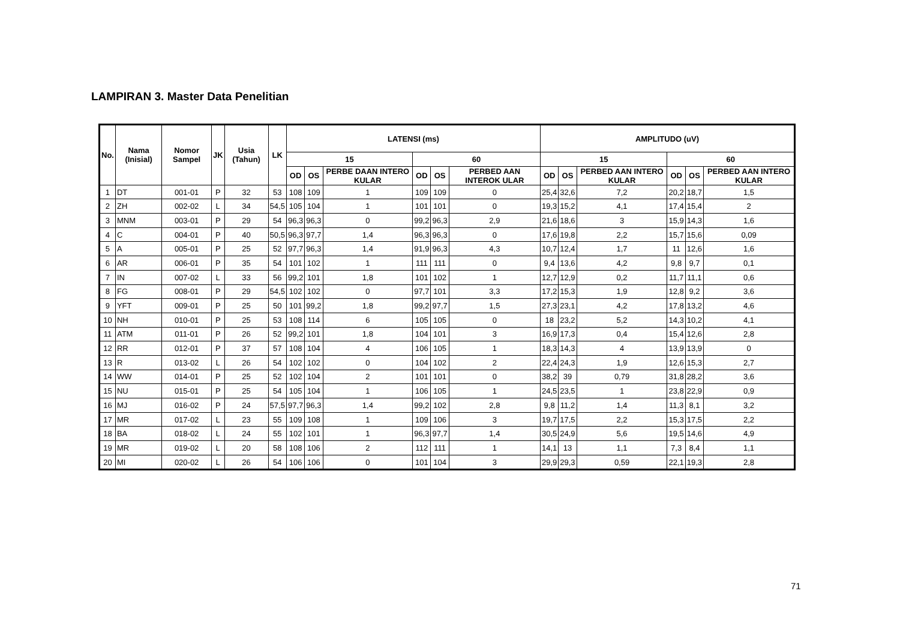LAMPIRAN 3. Master Data Penelitian
| No. | Nama (Inisial) | Nomor Sampel | JK | Usia (Tahun) | LK | LATENSI (ms) | | | | | | AMPLITUDO (uV) | | | | | |
| --- | --- | --- | --- | --- | --- | --- | --- | --- | --- | --- | --- | --- | --- | --- | --- | --- | --- |
| | | | | | | 15 | | | 60 | | | 15 | | | 60 | | |
| | | | | | | OD | OS | PERBE DAAN INTERO KULAR | OD | OS | PERBED AAN INTEROK ULAR | OD | OS | PERBED AAN INTERO KULAR | OD | OS | PERBED AAN INTERO KULAR |
| 1 | DT | 001-01 | P | 32 | 53 | 108 | 109 | 1 | 109 | 109 | 0 | 25,4 | 32,6 | 7,2 | 20,2 | 18,7 | 1,5 |
| 2 | ZH | 002-02 | L | 34 | 54,5 | 105 | 104 | 1 | 101 | 101 | 0 | 19,3 | 15,2 | 4,1 | 17,4 | 15,4 | 2 |
| 3 | MNM | 003-01 | P | 29 | 54 | 96,3 | 96,3 | 0 | 99,2 | 96,3 | 2,9 | 21,6 | 18,6 | 3 | 15,9 | 14,3 | 1,6 |
| 4 | C | 004-01 | P | 40 | 50,5 | 96,3 | 97,7 | 1,4 | 96,3 | 96,3 | 0 | 17,6 | 19,8 | 2,2 | 15,7 | 15,6 | 0,09 |
| 5 | A | 005-01 | P | 25 | 52 | 97,7 | 96,3 | 1,4 | 91,9 | 96,3 | 4,3 | 10,7 | 12,4 | 1,7 | 11 | 12,6 | 1,6 |
| 6 | AR | 006-01 | P | 35 | 54 | 101 | 102 | 1 | 111 | 111 | 0 | 9,4 | 13,6 | 4,2 | 9,8 | 9,7 | 0,1 |
| 7 | IN | 007-02 | L | 33 | 56 | 99,2 | 101 | 1,8 | 101 | 102 | 1 | 12,7 | 12,9 | 0,2 | 11,7 | 11,1 | 0,6 |
| 8 | FG | 008-01 | P | 29 | 54,5 | 102 | 102 | 0 | 97,7 | 101 | 3,3 | 17,2 | 15,3 | 1,9 | 12,8 | 9,2 | 3,6 |
| 9 | YFT | 009-01 | P | 25 | 50 | 101 | 99,2 | 1,8 | 99,2 | 97,7 | 1,5 | 27,3 | 23,1 | 4,2 | 17,8 | 13,2 | 4,6 |
| 10 | NH | 010-01 | P | 25 | 53 | 108 | 114 | 6 | 105 | 105 | 0 | 18 | 23,2 | 5,2 | 14,3 | 10,2 | 4,1 |
| 11 | ATM | 011-01 | P | 26 | 52 | 99,2 | 101 | 1,8 | 104 | 101 | 3 | 16,9 | 17,3 | 0,4 | 15,4 | 12,6 | 2,8 |
| 12 | RR | 012-01 | P | 37 | 57 | 108 | 104 | 4 | 106 | 105 | 1 | 18,3 | 14,3 | 4 | 13,9 | 13,9 | 0 |
| 13 | R | 013-02 | L | 26 | 54 | 102 | 102 | 0 | 104 | 102 | 2 | 22,4 | 24,3 | 1,9 | 12,6 | 15,3 | 2,7 |
| 14 | WW | 014-01 | P | 25 | 52 | 102 | 104 | 2 | 101 | 101 | 0 | 38,2 | 39 | 0,79 | 31,8 | 28,2 | 3,6 |
| 15 | NU | 015-01 | P | 25 | 54 | 105 | 104 | 1 | 106 | 105 | 1 | 24,5 | 23,5 | 1 | 23,8 | 22,9 | 0,9 |
| 16 | MJ | 016-02 | P | 24 | 57,5 | 97,7 | 96,3 | 1,4 | 99,2 | 102 | 2,8 | 9,8 | 11,2 | 1,4 | 11,3 | 8,1 | 3,2 |
| 17 | MR | 017-02 | L | 23 | 55 | 109 | 108 | 1 | 109 | 106 | 3 | 19,7 | 17,5 | 2,2 | 15,3 | 17,5 | 2,2 |
| 18 | BA | 018-02 | L | 24 | 55 | 102 | 101 | 1 | 96,3 | 97,7 | 1,4 | 30,5 | 24,9 | 5,6 | 19,5 | 14,6 | 4,9 |
| 19 | MR | 019-02 | L | 20 | 58 | 108 | 106 | 2 | 112 | 111 | 1 | 14,1 | 13 | 1,1 | 7,3 | 8,4 | 1,1 |
| 20 | MI | 020-02 | L | 26 | 54 | 106 | 106 | 0 | 101 | 104 | 3 | 29,9 | 29,3 | 0,59 | 22,1 | 19,3 | 2,8 |
71